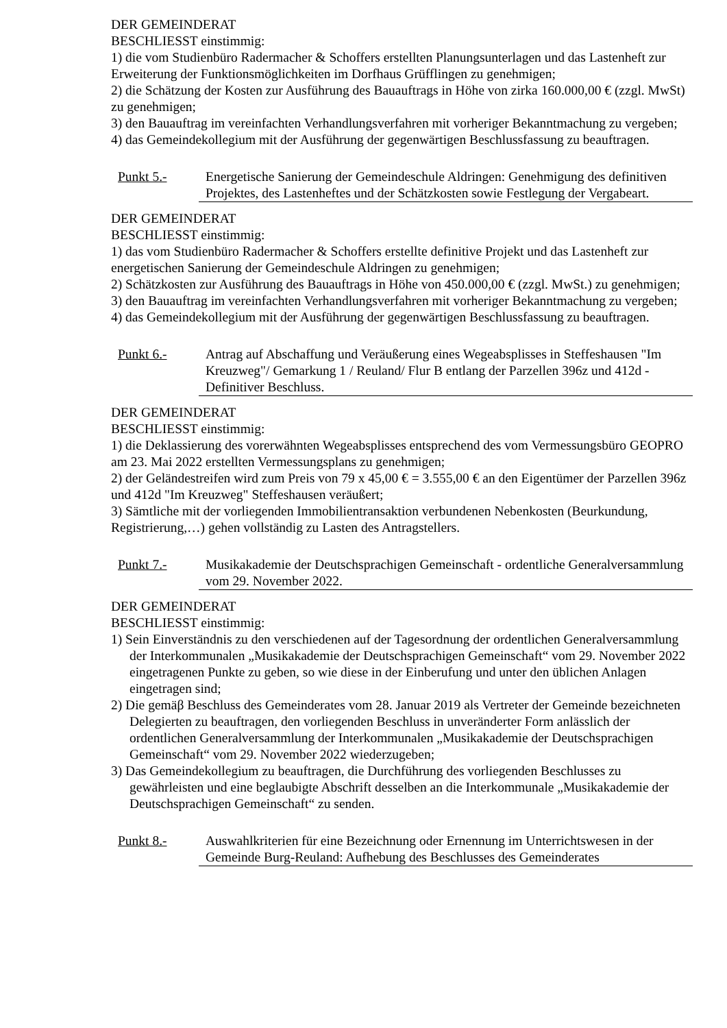DER GEMEINDERAT
BESCHLIESST einstimmig:
1) die vom Studienbüro Radermacher & Schoffers erstellten Planungsunterlagen und das Lastenheft zur Erweiterung der Funktionsmöglichkeiten im Dorfhaus Grüfflingen zu genehmigen;
2) die Schätzung der Kosten zur Ausführung des Bauauftrags in Höhe von zirka 160.000,00 € (zzgl. MwSt) zu genehmigen;
3) den Bauauftrag im vereinfachten Verhandlungsverfahren mit vorheriger Bekanntmachung zu vergeben;
4) das Gemeindekollegium mit der Ausführung der gegenwärtigen Beschlussfassung zu beauftragen.
Punkt 5.- Energetische Sanierung der Gemeindeschule Aldringen: Genehmigung des definitiven Projektes, des Lastenheftes und der Schätzkosten sowie Festlegung der Vergabeart.
DER GEMEINDERAT
BESCHLIESST einstimmig:
1) das vom Studienbüro Radermacher & Schoffers erstellte definitive Projekt und das Lastenheft zur energetischen Sanierung der Gemeindeschule Aldringen zu genehmigen;
2) Schätzkosten zur Ausführung des Bauauftrags in Höhe von 450.000,00 € (zzgl. MwSt.) zu genehmigen;
3) den Bauauftrag im vereinfachten Verhandlungsverfahren mit vorheriger Bekanntmachung zu vergeben;
4) das Gemeindekollegium mit der Ausführung der gegenwärtigen Beschlussfassung zu beauftragen.
Punkt 6.- Antrag auf Abschaffung und Veräußerung eines Wegeabsplisses in Steffeshausen "Im Kreuzweg"/ Gemarkung 1 / Reuland/ Flur B entlang der Parzellen 396z und 412d - Definitiver Beschluss.
DER GEMEINDERAT
BESCHLIESST einstimmig:
1) die Deklassierung des vorerwähnten Wegeabsplisses entsprechend des vom Vermessungsbüro GEOPRO am 23. Mai 2022 erstellten Vermessungsplans zu genehmigen;
2) der Geländestreifen wird zum Preis von 79 x 45,00 € = 3.555,00 € an den Eigentümer der Parzellen 396z und 412d "Im Kreuzweg" Steffeshausen veräußert;
3) Sämtliche mit der vorliegenden Immobilientransaktion verbundenen Nebenkosten (Beurkundung, Registrierung,…) gehen vollständig zu Lasten des Antragstellers.
Punkt 7.- Musikakademie der Deutschsprachigen Gemeinschaft - ordentliche Generalversammlung vom 29. November 2022.
DER GEMEINDERAT
BESCHLIESST einstimmig:
1) Sein Einverständnis zu den verschiedenen auf der Tagesordnung der ordentlichen Generalversammlung der Interkommunalen „Musikakademie der Deutschsprachigen Gemeinschaft“ vom 29. November 2022 eingetragenen Punkte zu geben, so wie diese in der Einberufung und unter den üblichen Anlagen eingetragen sind;
2) Die gemäβ Beschluss des Gemeinderates vom 28. Januar 2019 als Vertreter der Gemeinde bezeichneten Delegierten zu beauftragen, den vorliegenden Beschluss in unveränderter Form anlässlich der ordentlichen Generalversammlung der Interkommunalen „Musikakademie der Deutschsprachigen Gemeinschaft“ vom 29. November 2022 wiederzugeben;
3) Das Gemeindekollegium zu beauftragen, die Durchführung des vorliegenden Beschlusses zu gewährleisten und eine beglaubigte Abschrift desselben an die Interkommunale „Musikakademie der Deutschsprachigen Gemeinschaft“ zu senden.
Punkt 8.- Auswahlkriterien für eine Bezeichnung oder Ernennung im Unterrichtswesen in der Gemeinde Burg-Reuland: Aufhebung des Beschlusses des Gemeinderates